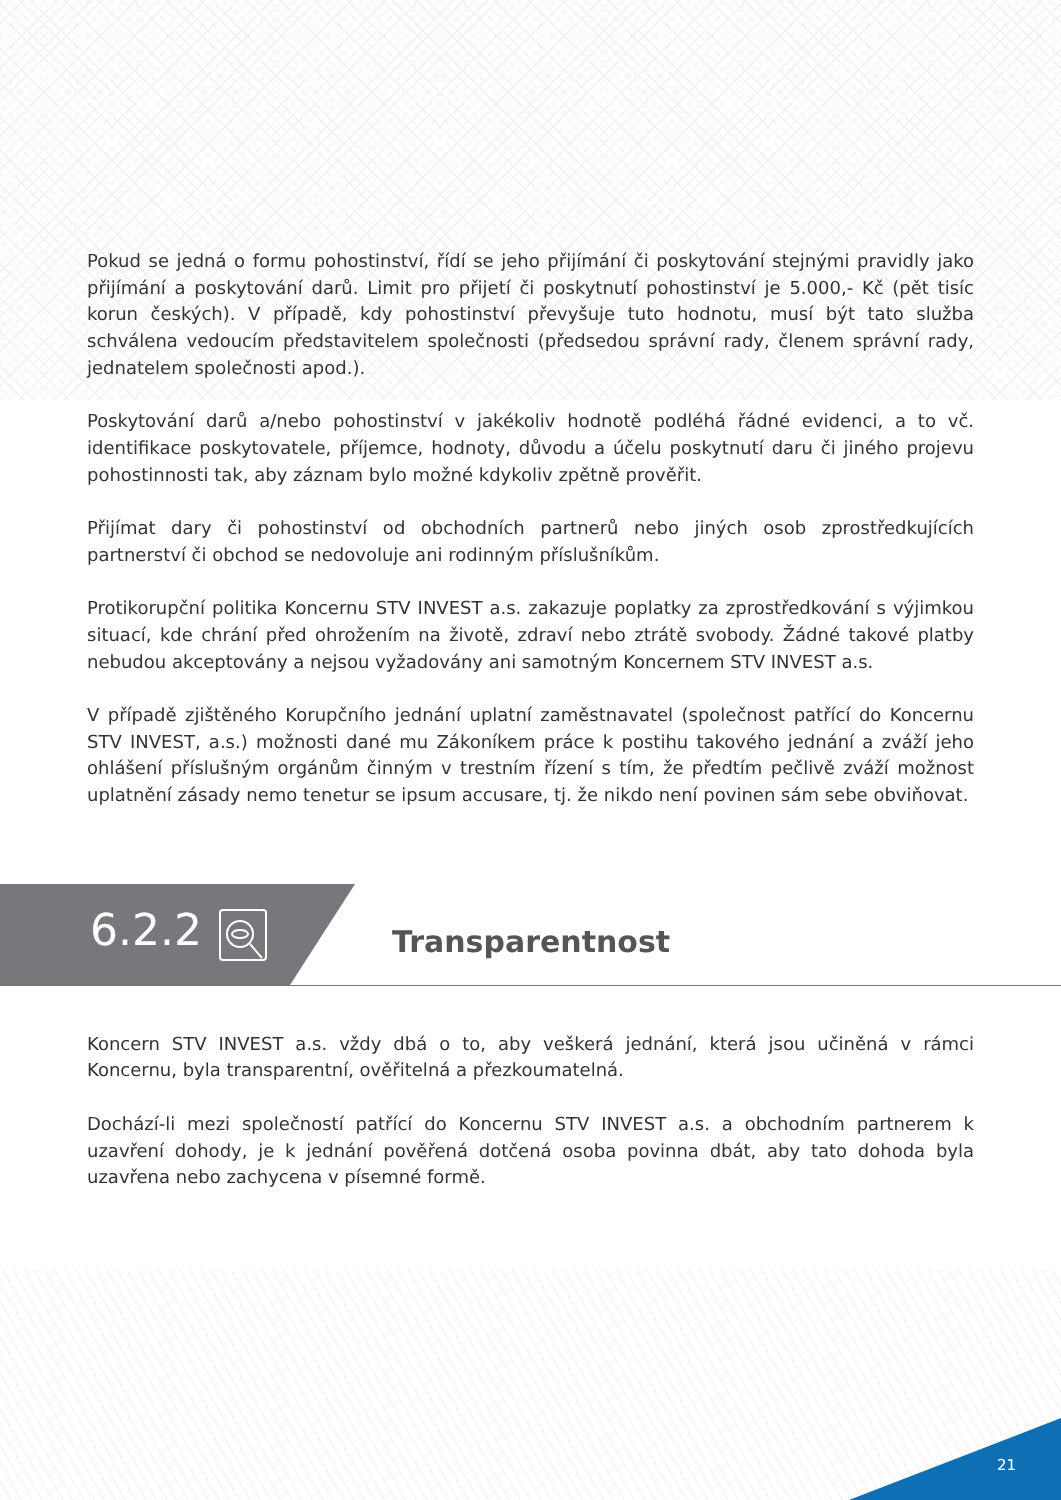Pokud se jedná o formu pohostinství, řídí se jeho přijímání či poskytování stejnými pravidly jako přijímání a poskytování darů. Limit pro přijetí či poskytnutí pohostinství je 5.000,- Kč (pět tisíc korun českých). V případě, kdy pohostinství převyšuje tuto hodnotu, musí být tato služba schválena vedoucím představitelem společnosti (předsedou správní rady, členem správní rady, jednatelem společnosti apod.).
Poskytování darů a/nebo pohostinství v jakékoliv hodnotě podléhá řádné evidenci, a to vč. identifikace poskytovatele, příjemce, hodnoty, důvodu a účelu poskytnutí daru či jiného projevu pohostinnosti tak, aby záznam bylo možné kdykoliv zpětně prověřit.
Přijímat dary či pohostinství od obchodních partnerů nebo jiných osob zprostředkujících partnerství či obchod se nedovoluje ani rodinným příslušníkům.
Protikorupční politika Koncernu STV INVEST a.s. zakazuje poplatky za zprostředkování s výjimkou situací, kde chrání před ohrožením na životě, zdraví nebo ztrátě svobody. Žádné takové platby nebudou akceptovány a nejsou vyžadovány ani samotným Koncernem STV INVEST a.s.
V případě zjištěného Korupčního jednání uplatní zaměstnavatel (společnost patřící do Koncernu STV INVEST, a.s.) možnosti dané mu Zákoníkem práce k postihu takového jednání a zváží jeho ohlášení příslušným orgánům činným v trestním řízení s tím, že předtím pečlivě zváží možnost uplatnění zásady nemo tenetur se ipsum accusare, tj. že nikdo není povinen sám sebe obviňovat.
6.2.2 Transparentnost
Koncern STV INVEST a.s. vždy dbá o to, aby veškerá jednání, která jsou učiněná v rámci Koncernu, byla transparentní, ověřitelná a přezkoumatelná.
Dochází-li mezi společností patřící do Koncernu STV INVEST a.s. a obchodním partnerem k uzavření dohody, je k jednání pověřená dotčená osoba povinna dbát, aby tato dohoda byla uzavřena nebo zachycena v písemné formě.
21